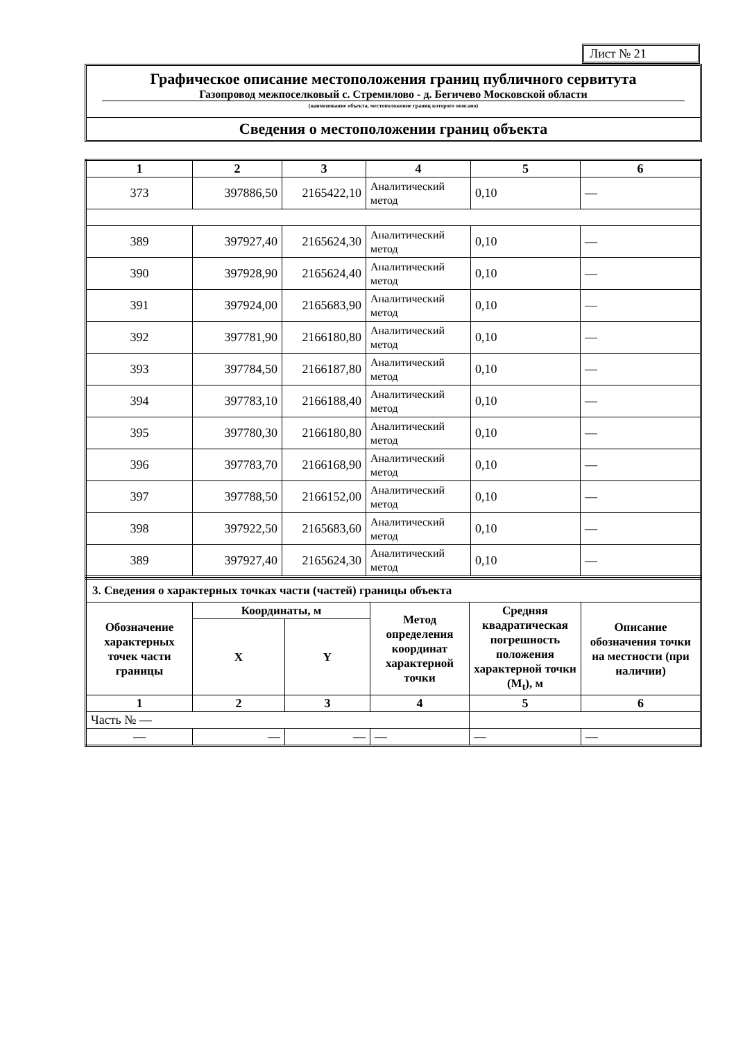Лист № 21
Графическое описание местоположения границ публичного сервитута
Газопровод межпоселковый с. Стремилово - д. Бегичево Московской области
(наименование объекта, местоположение границ которого описано)
Сведения о местоположении границ объекта
| 1 | 2 | 3 | 4 | 5 | 6 |
| --- | --- | --- | --- | --- | --- |
| 373 | 397886,50 | 2165422,10 | Аналитический метод | 0,10 | — |
| 389 | 397927,40 | 2165624,30 | Аналитический метод | 0,10 | — |
| 390 | 397928,90 | 2165624,40 | Аналитический метод | 0,10 | — |
| 391 | 397924,00 | 2165683,90 | Аналитический метод | 0,10 | — |
| 392 | 397781,90 | 2166180,80 | Аналитический метод | 0,10 | — |
| 393 | 397784,50 | 2166187,80 | Аналитический метод | 0,10 | — |
| 394 | 397783,10 | 2166188,40 | Аналитический метод | 0,10 | — |
| 395 | 397780,30 | 2166180,80 | Аналитический метод | 0,10 | — |
| 396 | 397783,70 | 2166168,90 | Аналитический метод | 0,10 | — |
| 397 | 397788,50 | 2166152,00 | Аналитический метод | 0,10 | — |
| 398 | 397922,50 | 2165683,60 | Аналитический метод | 0,10 | — |
| 389 | 397927,40 | 2165624,30 | Аналитический метод | 0,10 | — |
| 3. Сведения о характерных точках части (частей) границы объекта | | | | | |
| Обозначение характерных точек части границы | Координаты, м | | Метод определения координат характерной точки | Средняя квадратическая погрешность положения характерной точки (M<sub>t</sub>), м | Описание обозначения точки на местности (при наличии) |
| | X | Y | | | |
| 1 | 2 | 3 | 4 | 5 | 6 |
| Часть № — | | | | | |
| — | — | — | — | — | — |